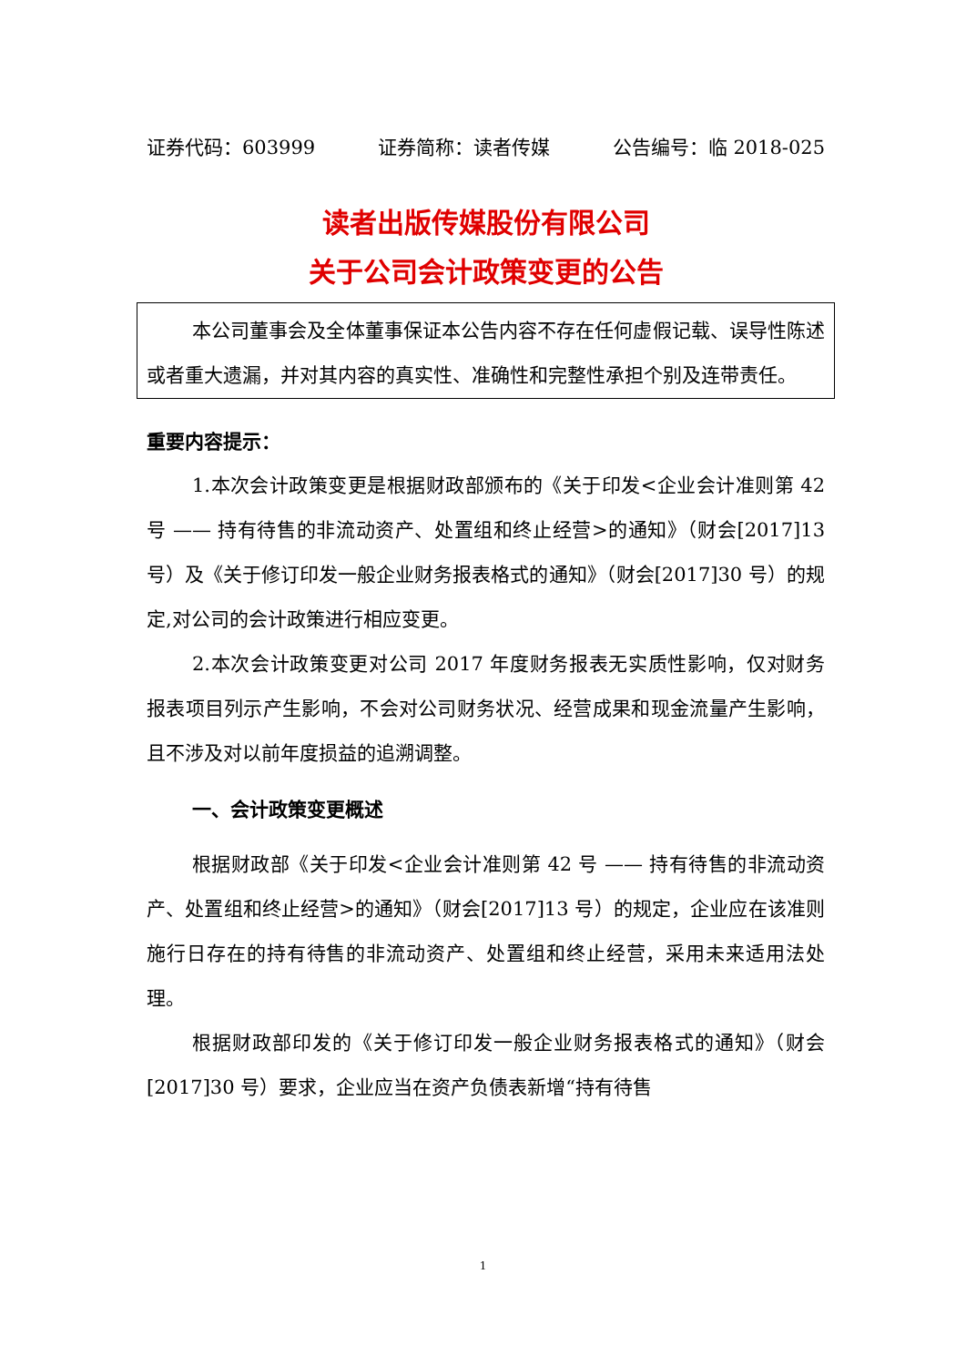证券代码：603999 证券简称：读者传媒 公告编号：临 2018-025
读者出版传媒股份有限公司
关于公司会计政策变更的公告
本公司董事会及全体董事保证本公告内容不存在任何虚假记载、误导性陈述或者重大遗漏，并对其内容的真实性、准确性和完整性承担个别及连带责任。
重要内容提示：
1.本次会计政策变更是根据财政部颁布的《关于印发<企业会计准则第 42 号 —— 持有待售的非流动资产、处置组和终止经营>的通知》（财会[2017]13 号）及《关于修订印发一般企业财务报表格式的通知》（财会[2017]30 号）的规定,对公司的会计政策进行相应变更。
2.本次会计政策变更对公司 2017 年度财务报表无实质性影响，仅对财务报表项目列示产生影响，不会对公司财务状况、经营成果和现金流量产生影响，且不涉及对以前年度损益的追溯调整。
一、会计政策变更概述
根据财政部《关于印发<企业会计准则第 42 号 —— 持有待售的非流动资产、处置组和终止经营>的通知》（财会[2017]13 号）的规定，企业应在该准则施行日存在的持有待售的非流动资产、处置组和终止经营，采用未来适用法处理。
根据财政部印发的《关于修订印发一般企业财务报表格式的通知》（财会[2017]30 号）要求，企业应当在资产负债表新增“持有待售
1